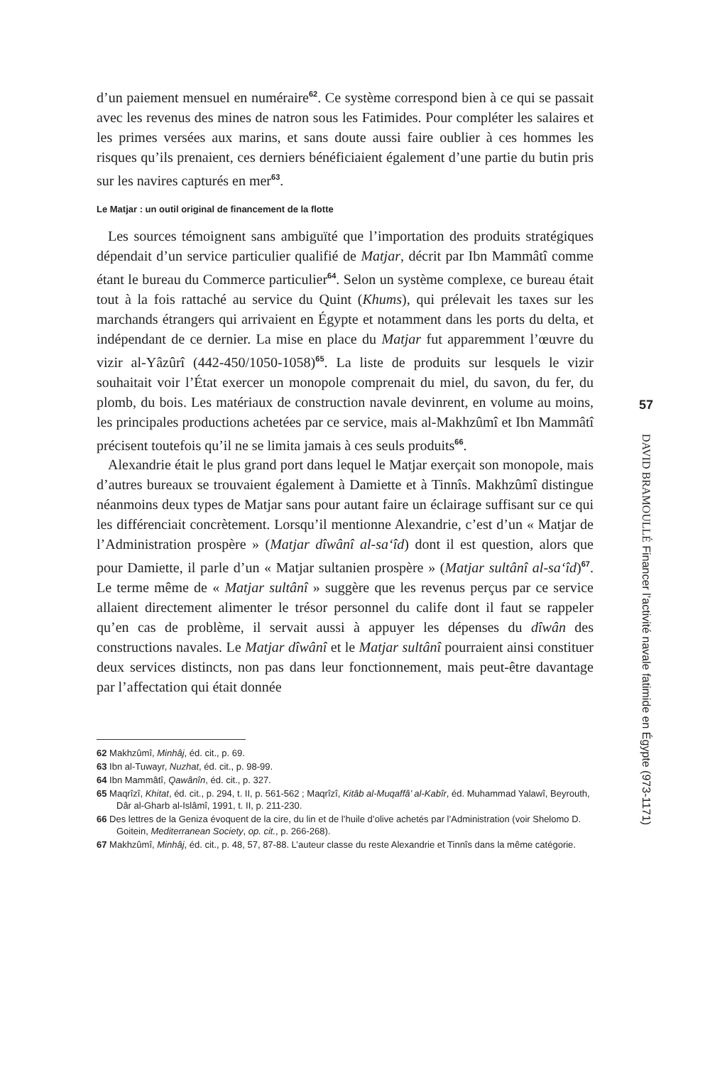d’un paiement mensuel en numéraire<sup>62</sup>. Ce système correspond bien à ce qui se passait avec les revenus des mines de natron sous les Fatimides. Pour compléter les salaires et les primes versées aux marins, et sans doute aussi faire oublier à ces hommes les risques qu’ils prenaient, ces derniers bénéficiaient également d’une partie du butin pris sur les navires capturés en mer<sup>63</sup>.
Le Matjar : un outil original de financement de la flotte
Les sources témoignent sans ambiguïté que l’importation des produits stratégiques dépendait d’un service particulier qualifié de Matjar, décrit par Ibn Mammâtî comme étant le bureau du Commerce particulier<sup>64</sup>. Selon un système complexe, ce bureau était tout à la fois rattaché au service du Quint (Khums), qui prélevait les taxes sur les marchands étrangers qui arrivaient en Égypte et notamment dans les ports du delta, et indépendant de ce dernier. La mise en place du Matjar fut apparemment l’œuvre du vizir al-Yâzûrî (442-450/1050-1058)<sup>65</sup>. La liste de produits sur lesquels le vizir souhaitait voir l’État exercer un monopole comprenait du miel, du savon, du fer, du plomb, du bois. Les matériaux de construction navale devinrent, en volume au moins, les principales productions achetées par ce service, mais al-Makhzûmî et Ibn Mammâtî précisent toutefois qu’il ne se limita jamais à ces seuls produits<sup>66</sup>.
Alexandrie était le plus grand port dans lequel le Matjar exerçait son monopole, mais d’autres bureaux se trouvaient également à Damiette et à Tinnîs. Makhzûmî distingue néanmoins deux types de Matjar sans pour autant faire un éclairage suffisant sur ce qui les différenciait concrètement. Lorsqu’il mentionne Alexandrie, c’est d’un « Matjar de l’Administration prospère » (Matjar dîwânî al-sa‘îd) dont il est question, alors que pour Damiette, il parle d’un « Matjar sultanien prospère » (Matjar sultânî al-sa‘îd)<sup>67</sup>. Le terme même de « Matjar sultânî » suggère que les revenus perçus par ce service allaient directement alimenter le trésor personnel du calife dont il faut se rappeler qu’en cas de problème, il servait aussi à appuyer les dépenses du dîwân des constructions navales. Le Matjar dîwânî et le Matjar sultânî pourraient ainsi constituer deux services distincts, non pas dans leur fonctionnement, mais peut-être davantage par l’affectation qui était donnée
62 Makhzûmî, Minhâj, éd. cit., p. 69.
63 Ibn al-Tuwayr, Nuzhat, éd. cit., p. 98-99.
64 Ibn Mammâtî, Qawânîn, éd. cit., p. 327.
65 Maqrîzî, Khitat, éd. cit., p. 294, t. II, p. 561-562 ; Maqrîzî, Kitâb al-Muqaffâ’ al-Kabîr, éd. Muhammad Yalawî, Beyrouth, Dâr al-Gharb al-Islâmî, 1991, t. II, p. 211-230.
66 Des lettres de la Geniza évoquent de la cire, du lin et de l’huile d’olive achetés par l’Administration (voir Shelomo D. Goitein, Mediterranean Society, op. cit., p. 266-268).
67 Makhzûmî, Minhâj, éd. cit., p. 48, 57, 87-88. L’auteur classe du reste Alexandrie et Tinnîs dans la même catégorie.
57
DAVID BRAMOULLÉ Financer l’activité navale fatimide en Égypte (973-1171)